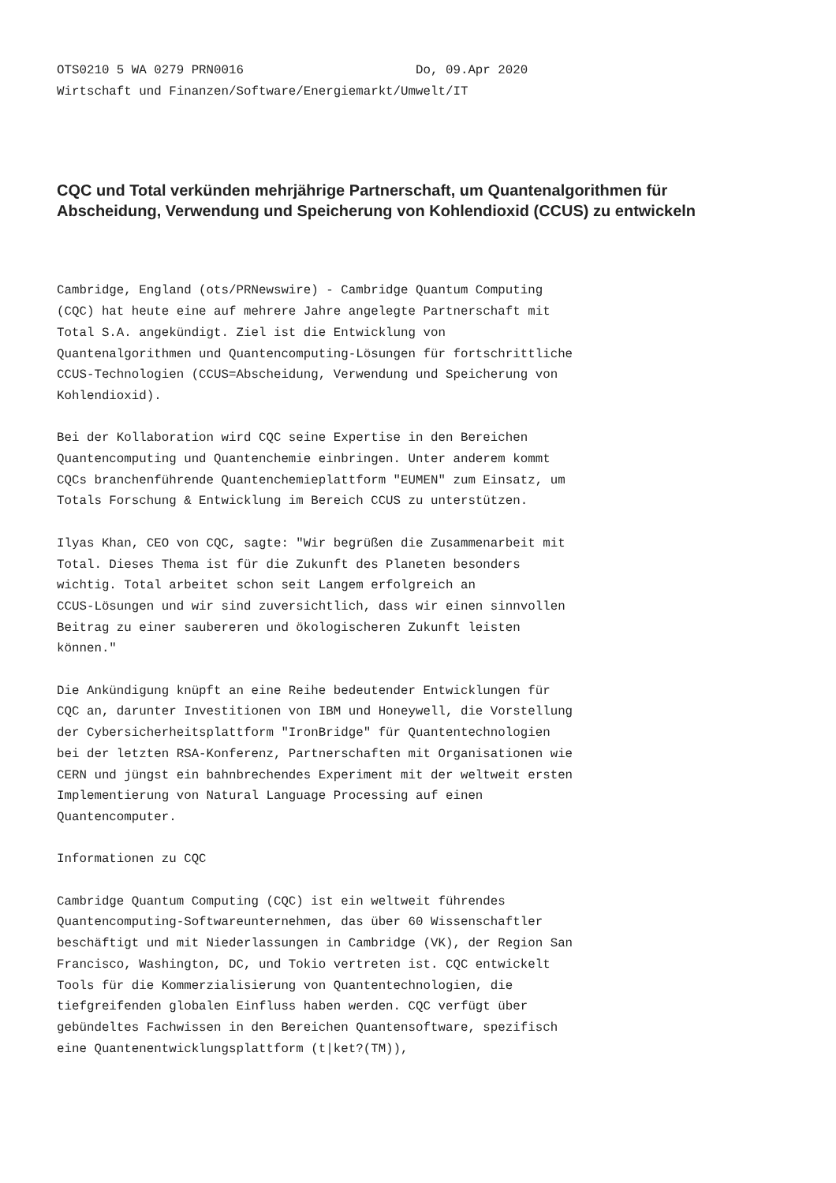OTS0210 5 WA 0279 PRN0016 Do, 09.Apr 2020 Wirtschaft und Finanzen/Software/Energiemarkt/Umwelt/IT
CQC und Total verkünden mehrjährige Partnerschaft, um Quantenalgorithmen für Abscheidung, Verwendung und Speicherung von Kohlendioxid (CCUS) zu entwickeln
Cambridge, England (ots/PRNewswire) - Cambridge Quantum Computing (CQC) hat heute eine auf mehrere Jahre angelegte Partnerschaft mit Total S.A. angekündigt. Ziel ist die Entwicklung von Quantenalgorithmen und Quantencomputing-Lösungen für fortschrittliche CCUS-Technologien (CCUS=Abscheidung, Verwendung und Speicherung von Kohlendioxid).
Bei der Kollaboration wird CQC seine Expertise in den Bereichen Quantencomputing und Quantenchemie einbringen. Unter anderem kommt CQCs branchenführende Quantenchemieplattform "EUMEN" zum Einsatz, um Totals Forschung & Entwicklung im Bereich CCUS zu unterstützen.
Ilyas Khan, CEO von CQC, sagte: "Wir begrüßen die Zusammenarbeit mit Total. Dieses Thema ist für die Zukunft des Planeten besonders wichtig. Total arbeitet schon seit Langem erfolgreich an CCUS-Lösungen und wir sind zuversichtlich, dass wir einen sinnvollen Beitrag zu einer saubereren und ökologischeren Zukunft leisten können."
Die Ankündigung knüpft an eine Reihe bedeutender Entwicklungen für CQC an, darunter Investitionen von IBM und Honeywell, die Vorstellung der Cybersicherheitsplattform "IronBridge" für Quantentechnologien bei der letzten RSA-Konferenz, Partnerschaften mit Organisationen wie CERN und jüngst ein bahnbrechendes Experiment mit der weltweit ersten Implementierung von Natural Language Processing auf einen Quantencomputer.
Informationen zu CQC
Cambridge Quantum Computing (CQC) ist ein weltweit führendes Quantencomputing-Softwareunternehmen, das über 60 Wissenschaftler beschäftigt und mit Niederlassungen in Cambridge (VK), der Region San Francisco, Washington, DC, und Tokio vertreten ist. CQC entwickelt Tools für die Kommerzialisierung von Quantentechnologien, die tiefgreifenden globalen Einfluss haben werden. CQC verfügt über gebündeltes Fachwissen in den Bereichen Quantensoftware, spezifisch eine Quantenentwicklungsplattform (t|ket?(TM)),